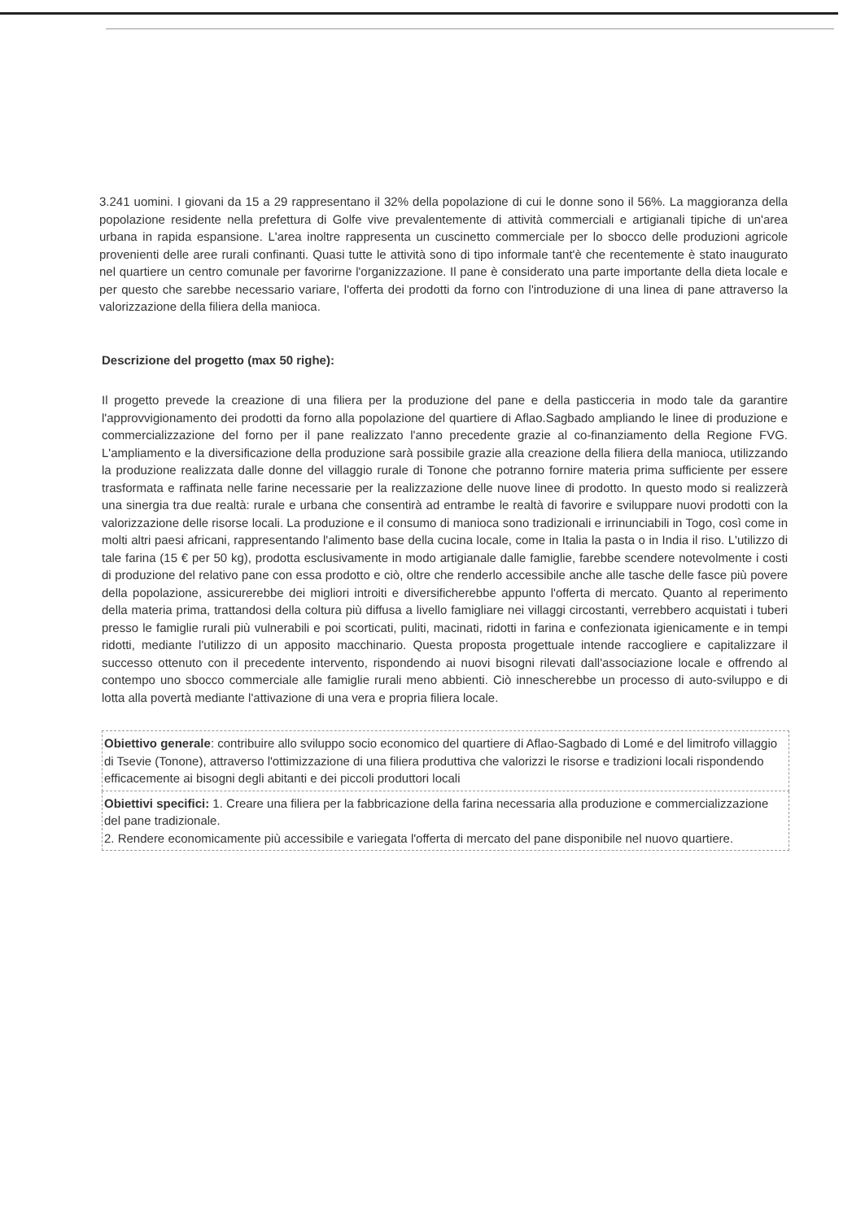3.241 uomini. I giovani da 15 a 29 rappresentano il 32% della popolazione di cui le donne sono il 56%. La maggioranza della popolazione residente nella prefettura di Golfe vive prevalentemente di attività commerciali e artigianali tipiche di un'area urbana in rapida espansione. L'area inoltre rappresenta un cuscinetto commerciale per lo sbocco delle produzioni agricole provenienti delle aree rurali confinanti. Quasi tutte le attività sono di tipo informale tant'è che recentemente è stato inaugurato nel quartiere un centro comunale per favorirne l'organizzazione. Il pane è considerato una parte importante della dieta locale e per questo che sarebbe necessario variare, l'offerta dei prodotti da forno con l'introduzione di una linea di pane attraverso la valorizzazione della filiera della manioca.
Descrizione del progetto (max 50 righe):
Il progetto prevede la creazione di una filiera per la produzione del pane e della pasticceria in modo tale da garantire l'approvvigionamento dei prodotti da forno alla popolazione del quartiere di Aflao.Sagbado ampliando le linee di produzione e commercializzazione del forno per il pane realizzato l'anno precedente grazie al co-finanziamento della Regione FVG. L'ampliamento e la diversificazione della produzione sarà possibile grazie alla creazione della filiera della manioca, utilizzando la produzione realizzata dalle donne del villaggio rurale di Tonone che potranno fornire materia prima sufficiente per essere trasformata e raffinata nelle farine necessarie per la realizzazione delle nuove linee di prodotto. In questo modo si realizzerà una sinergia tra due realtà: rurale e urbana che consentirà ad entrambe le realtà di favorire e sviluppare nuovi prodotti con la valorizzazione delle risorse locali. La produzione e il consumo di manioca sono tradizionali e irrinunciabili in Togo, così come in molti altri paesi africani, rappresentando l'alimento base della cucina locale, come in Italia la pasta o in India il riso. L'utilizzo di tale farina (15 € per 50 kg), prodotta esclusivamente in modo artigianale dalle famiglie, farebbe scendere notevolmente i costi di produzione del relativo pane con essa prodotto e ciò, oltre che renderlo accessibile anche alle tasche delle fasce più povere della popolazione, assicurerebbe dei migliori introiti e diversificherebbe appunto l'offerta di mercato. Quanto al reperimento della materia prima, trattandosi della coltura più diffusa a livello famigliare nei villaggi circostanti, verrebbero acquistati i tuberi presso le famiglie rurali più vulnerabili e poi scorticati, puliti, macinati, ridotti in farina e confezionata igienicamente e in tempi ridotti, mediante l'utilizzo di un apposito macchinario. Questa proposta progettuale intende raccogliere e capitalizzare il successo ottenuto con il precedente intervento, rispondendo ai nuovi bisogni rilevati dall'associazione locale e offrendo al contempo uno sbocco commerciale alle famiglie rurali meno abbienti. Ciò innescherebbe un processo di auto-sviluppo e di lotta alla povertà mediante l'attivazione di una vera e propria filiera locale.
| Obiettivo generale : contribuire allo sviluppo socio economico del quartiere di Aflao-Sagbado di Lomé e del limitrofo villaggio di Tsevie (Tonone), attraverso l'ottimizzazione di una filiera produttiva che valorizzi le risorse e tradizioni locali rispondendo efficacemente ai bisogni degli abitanti e dei piccoli produttori locali |
| Obiettivi specifici: 1. Creare una filiera per la fabbricazione della farina necessaria alla produzione e commercializzazione del pane tradizionale. 2. Rendere economicamente più accessibile e variegata l'offerta di mercato del pane disponibile nel nuovo quartiere. |